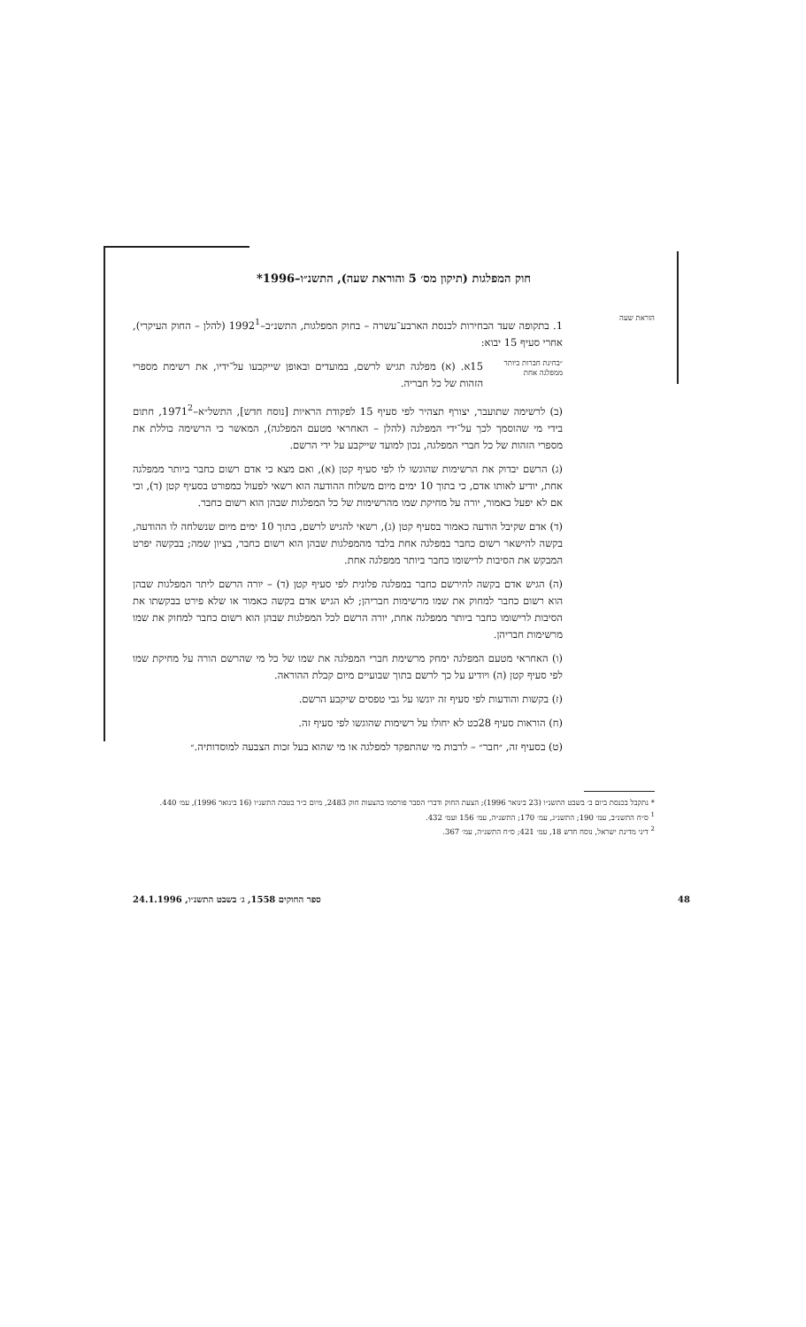חוק המפלגות (תיקון מס׳ 5 והוראת שעה), התשנ״ו–1996*
הוראת שעה
1. בתקופה שעד הבחירות לכנסת הארבע־עשרה – בחוק המפלגות, התשנ״ב–1992<sup>1</sup> (להלן – החוק העיקרי), אחרי סעיף 15 יבוא:
״בחינת חברות ביותר ממפלגה אחת
15א. (א) מפלגה תגיש לרשם, במועדים ובאופן שייקבעו על־ידיו, את רשימת מספרי הזהות של כל חבריה.
(ב) לרשימה שתועבר, יצורף תצהיר לפי סעיף 15 לפקודת הראיות [נוסח חדש], התשל״א–1971<sup>2</sup>, חתום בידי מי שהוסמך לכך על־ידי המפלגה (להלן – האחראי מטעם המפלגה), המאשר כי הרשימה כוללת את מספרי הזהות של כל חברי המפלגה, נכון למועד שייקבע על ידי הרשם.
(ג) הרשם יבדוק את הרשימות שהוגשו לו לפי סעיף קטן (א), ואם מצא כי אדם רשום כחבר ביותר ממפלגה אחת, יודיע לאותו אדם, כי בתוך 10 ימים מיום משלוח ההודעה הוא רשאי לפעול כמפורט בסעיף קטן (ד), וכי אם לא יפעל כאמור, יורה על מחיקת שמו מהרשימות של כל המפלגות שבהן הוא רשום כחבר.
(ד) אדם שקיבל הודעה כאמור בסעיף קטן (ג), רשאי להגיש לרשם, בתוך 10 ימים מיום שנשלחה לו ההודעה, בקשה להישאר רשום כחבר במפלגה אחת בלבד מהמפלגות שבהן הוא רשום כחבר, בציון שמה; בבקשה יפרט המבקש את הסיבות לרישומו כחבר ביותר ממפלגה אחת.
(ה) הגיש אדם בקשה להירשם כחבר במפלגה פלונית לפי סעיף קטן (ד) – יורה הרשם ליתר המפלגות שבהן הוא רשום כחבר למחוק את שמו מרשימות חבריהן; לא הגיש אדם בקשה כאמור או שלא פירט בבקשתו את הסיבות לרישומו כחבר ביותר ממפלגה אחת, יורה הרשם לכל המפלגות שבהן הוא רשום כחבר למחוק את שמו מרשימות חבריהן.
(ו) האחראי מטעם המפלגה ימחק מרשימת חברי המפלגה את שמו של כל מי שהרשם הורה על מחיקת שמו לפי סעיף קטן (ה) ויודיע על כך לרשם בתוך שבועיים מיום קבלת ההוראה.
(ז) בקשות והודעות לפי סעיף זה יוגשו על גבי טפסים שיקבע הרשם.
(ח) הוראות סעיף 28כט לא יחולו על רשימות שהוגשו לפי סעיף זה.
(ט) בסעיף זה, ״חבר״ – לרבות מי שהתפקד למפלגה או מי שהוא בעל זכות הצבעה למוסדותיה.״
* נתקבל בכנסת ביום ב׳ בשבט התשנ״ו (23 בינואר 1996); הצעת החוק ודברי הסבר פורסמו בהצעות חוק 2483, מיום כ״ד בטבת התשנ״ו (16 בינואר 1996), עמ׳ 440.
<sup>1</sup> ס״ח התשנ״ב, עמ׳ 190; התשנ״ג, עמ׳ 170; התשנ״ה, עמ׳ 156 ועמ׳ 432.
<sup>2</sup> דיני מדינת ישראל, נוסח חדש 18, עמ׳ 421; ס״ח התשנ״ה, עמ׳ 367.
48 ספר החוקים 1558, ג׳ בשבט התשנ״ו, 24.1.1996